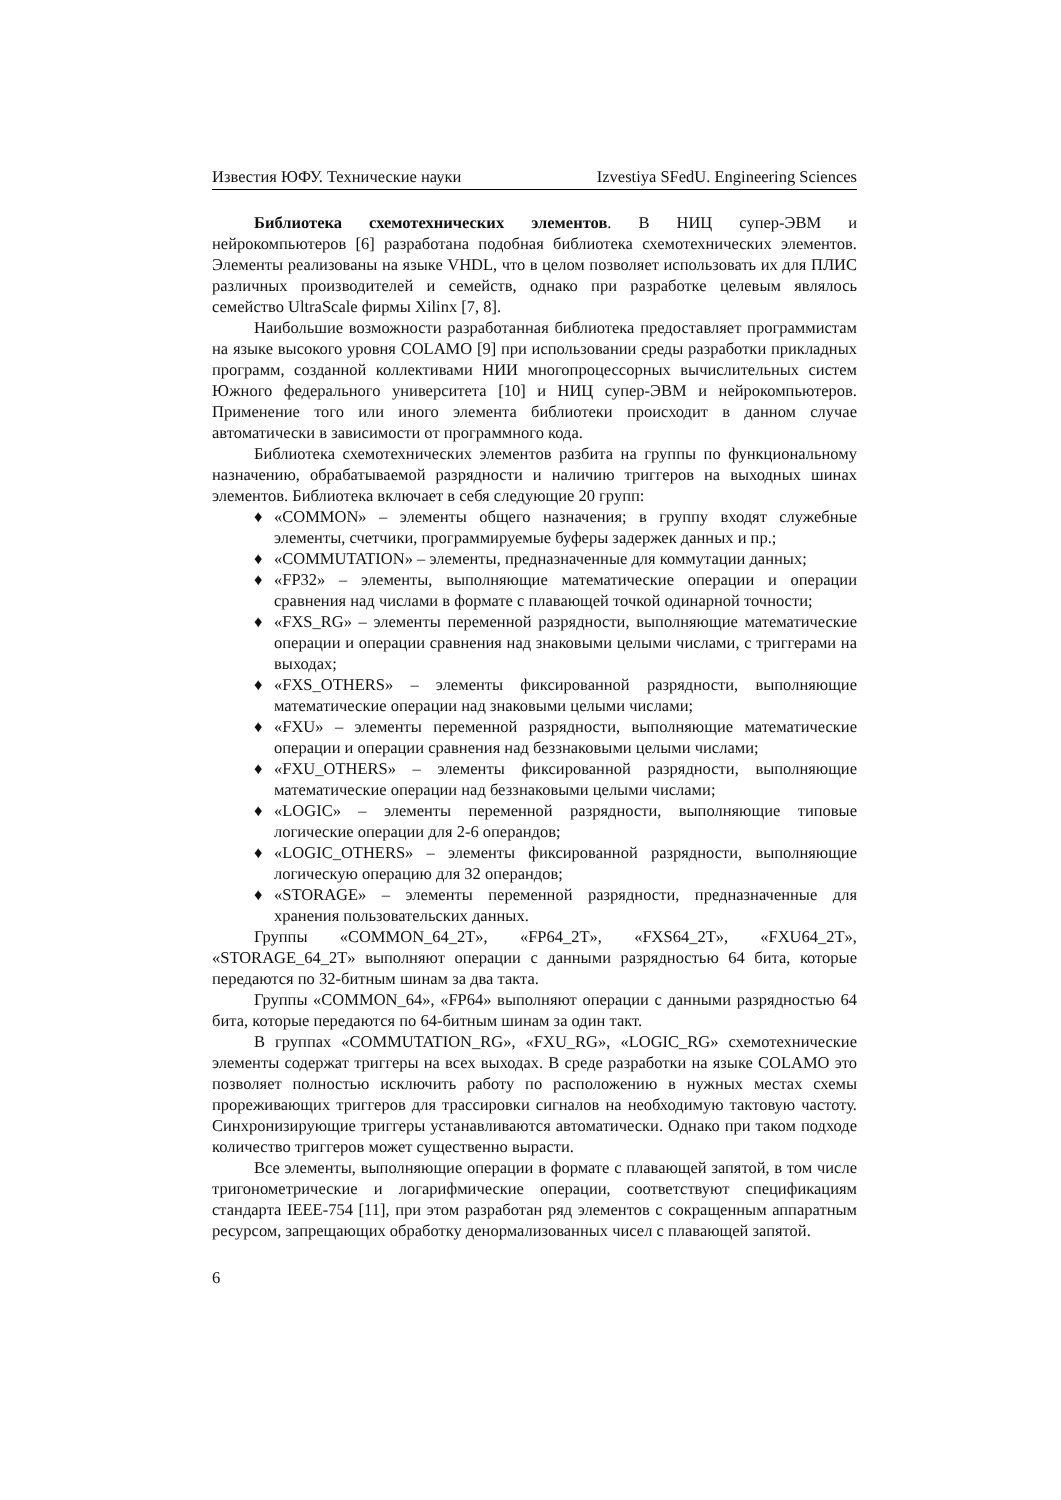Известия ЮФУ. Технические науки Izvestiya SFedU. Engineering Sciences
Библиотека схемотехнических элементов. В НИЦ супер-ЭВМ и нейрокомпьютеров [6] разработана подобная библиотека схемотехнических элементов. Элементы реализованы на языке VHDL, что в целом позволяет использовать их для ПЛИС различных производителей и семейств, однако при разработке целевым являлось семейство UltraScale фирмы Xilinx [7, 8].
Наибольшие возможности разработанная библиотека предоставляет программистам на языке высокого уровня COLAMO [9] при использовании среды разработки прикладных программ, созданной коллективами НИИ многопроцессорных вычислительных систем Южного федерального университета [10] и НИЦ супер-ЭВМ и нейрокомпьютеров. Применение того или иного элемента библиотеки происходит в данном случае автоматически в зависимости от программного кода.
Библиотека схемотехнических элементов разбита на группы по функциональному назначению, обрабатываемой разрядности и наличию триггеров на выходных шинах элементов. Библиотека включает в себя следующие 20 групп:
♦ «COMMON» – элементы общего назначения; в группу входят служебные элементы, счетчики, программируемые буферы задержек данных и пр.;
♦ «COMMUTATION» – элементы, предназначенные для коммутации данных;
♦ «FP32» – элементы, выполняющие математические операции и операции сравнения над числами в формате с плавающей точкой одинарной точности;
♦ «FXS_RG» – элементы переменной разрядности, выполняющие математические операции и операции сравнения над знаковыми целыми числами, с триггерами на выходах;
♦ «FXS_OTHERS» – элементы фиксированной разрядности, выполняющие математические операции над знаковыми целыми числами;
♦ «FXU» – элементы переменной разрядности, выполняющие математические операции и операции сравнения над беззнаковыми целыми числами;
♦ «FXU_OTHERS» – элементы фиксированной разрядности, выполняющие математические операции над беззнаковыми целыми числами;
♦ «LOGIC» – элементы переменной разрядности, выполняющие типовые логические операции для 2-6 операндов;
♦ «LOGIC_OTHERS» – элементы фиксированной разрядности, выполняющие логическую операцию для 32 операндов;
♦ «STORAGE» – элементы переменной разрядности, предназначенные для хранения пользовательских данных.
Группы «COMMON_64_2T», «FP64_2T», «FXS64_2T», «FXU64_2T», «STORAGE_64_2T» выполняют операции с данными разрядностью 64 бита, которые передаются по 32-битным шинам за два такта.
Группы «COMMON_64», «FP64» выполняют операции с данными разрядностью 64 бита, которые передаются по 64-битным шинам за один такт.
В группах «COMMUTATION_RG», «FXU_RG», «LOGIC_RG» схемотехнические элементы содержат триггеры на всех выходах. В среде разработки на языке COLAMO это позволяет полностью исключить работу по расположению в нужных местах схемы прореживающих триггеров для трассировки сигналов на необходимую тактовую частоту. Синхронизирующие триггеры устанавливаются автоматически. Однако при таком подходе количество триггеров может существенно вырасти.
Все элементы, выполняющие операции в формате с плавающей запятой, в том числе тригонометрические и логарифмические операции, соответствуют спецификациям стандарта IEEE-754 [11], при этом разработан ряд элементов с сокращенным аппаратным ресурсом, запрещающих обработку денормализованных чисел с плавающей запятой.
6